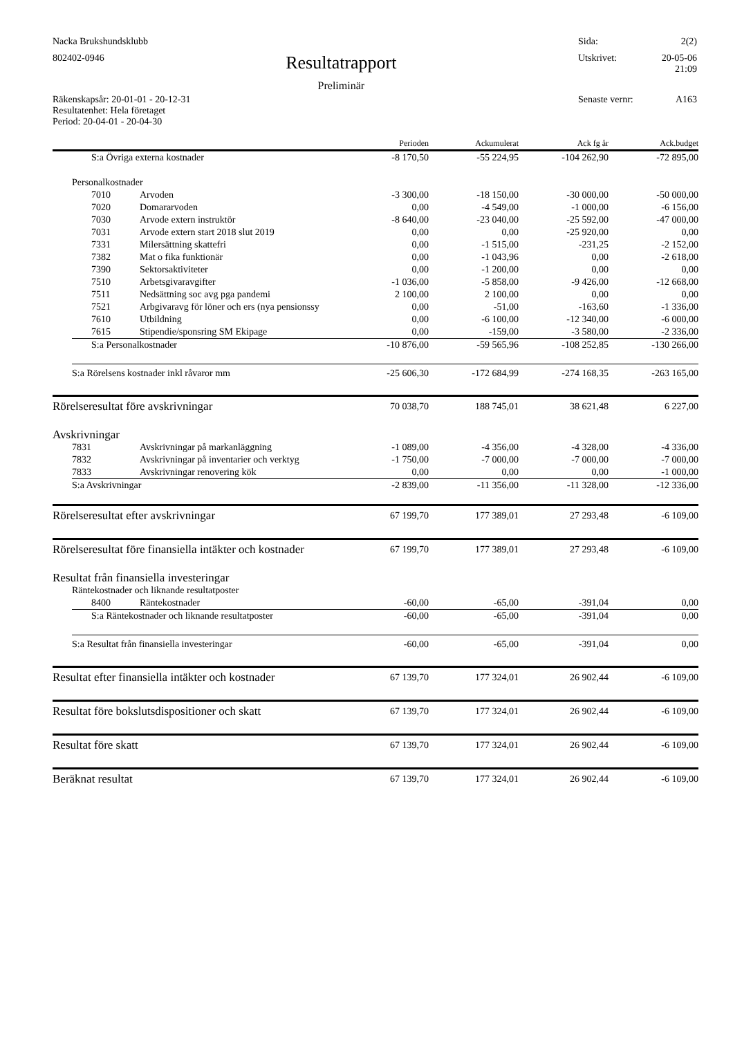Nacka Brukshundsklubb Sida: 2(2)
802402-0946 Resultatrapport
Preliminär Utskrivet: 20-05-06
21:09
Räkenskapsår: 20-01-01 - 20-12-31
Resultatenhet: Hela företaget
Period: 20-04-01 - 20-04-30 Senaste vernr: A163
| | | | Perioden | Ackumulerat | Ack fg år | Ack.budget |
| --- | --- | --- | --- | --- | --- | --- |
| | S:a Övriga externa kostnader | | -8 170,50 | -55 224,95 | -104 262,90 | -72 895,00 |
| | Personalkostnader | | | | | |
| | 7010 | Arvoden | -3 300,00 | -18 150,00 | -30 000,00 | -50 000,00 |
| | 7020 | Domararvoden | 0,00 | -4 549,00 | -1 000,00 | -6 156,00 |
| | 7030 | Arvode extern instruktör | -8 640,00 | -23 040,00 | -25 592,00 | -47 000,00 |
| | 7031 | Arvode extern start 2018 slut 2019 | 0,00 | 0,00 | -25 920,00 | 0,00 |
| | 7331 | Milersättning skattefri | 0,00 | -1 515,00 | -231,25 | -2 152,00 |
| | 7382 | Mat o fika funktionär | 0,00 | -1 043,96 | 0,00 | -2 618,00 |
| | 7390 | Sektorsaktiviteter | 0,00 | -1 200,00 | 0,00 | 0,00 |
| | 7510 | Arbetsgivaravgifter | -1 036,00 | -5 858,00 | -9 426,00 | -12 668,00 |
| | 7511 | Nedsättning soc avg pga pandemi | 2 100,00 | 2 100,00 | 0,00 | 0,00 |
| | 7521 | Arbgivaravg för löner och ers (nya pensionssy | 0,00 | -51,00 | -163,60 | -1 336,00 |
| | 7610 | Utbildning | 0,00 | -6 100,00 | -12 340,00 | -6 000,00 |
| | 7615 | Stipendie/sponsring SM Ekipage | 0,00 | -159,00 | -3 580,00 | -2 336,00 |
| | S:a Personalkostnader | | -10 876,00 | -59 565,96 | -108 252,85 | -130 266,00 |
| | S:a Rörelsens kostnader inkl råvaror mm | | -25 606,30 | -172 684,99 | -274 168,35 | -263 165,00 |
| Rörelseresultat före avskrivningar | | | 70 038,70 | 188 745,01 | 38 621,48 | 6 227,00 |
| Avskrivningar | | | | | | |
| | 7831 | Avskrivningar på markanläggning | -1 089,00 | -4 356,00 | -4 328,00 | -4 336,00 |
| | 7832 | Avskrivningar på inventarier och verktyg | -1 750,00 | -7 000,00 | -7 000,00 | -7 000,00 |
| | 7833 | Avskrivningar renovering kök | 0,00 | 0,00 | 0,00 | -1 000,00 |
| | S:a Avskrivningar | | -2 839,00 | -11 356,00 | -11 328,00 | -12 336,00 |
| Rörelseresultat efter avskrivningar | | | 67 199,70 | 177 389,01 | 27 293,48 | -6 109,00 |
| Rörelseresultat före finansiella intäkter och kostnader | | | 67 199,70 | 177 389,01 | 27 293,48 | -6 109,00 |
| Resultat från finansiella investeringar | | | | | | |
| | Räntekostnader och liknande resultatposter | | | | | |
| | 8400 | Räntekostnader | -60,00 | -65,00 | -391,04 | 0,00 |
| | S:a Räntekostnader och liknande resultatposter | | -60,00 | -65,00 | -391,04 | 0,00 |
| | S:a Resultat från finansiella investeringar | | -60,00 | -65,00 | -391,04 | 0,00 |
| Resultat efter finansiella intäkter och kostnader | | | 67 139,70 | 177 324,01 | 26 902,44 | -6 109,00 |
| Resultat före bokslutsdispositioner och skatt | | | 67 139,70 | 177 324,01 | 26 902,44 | -6 109,00 |
| Resultat före skatt | | | 67 139,70 | 177 324,01 | 26 902,44 | -6 109,00 |
| Beräknat resultat | | | 67 139,70 | 177 324,01 | 26 902,44 | -6 109,00 |